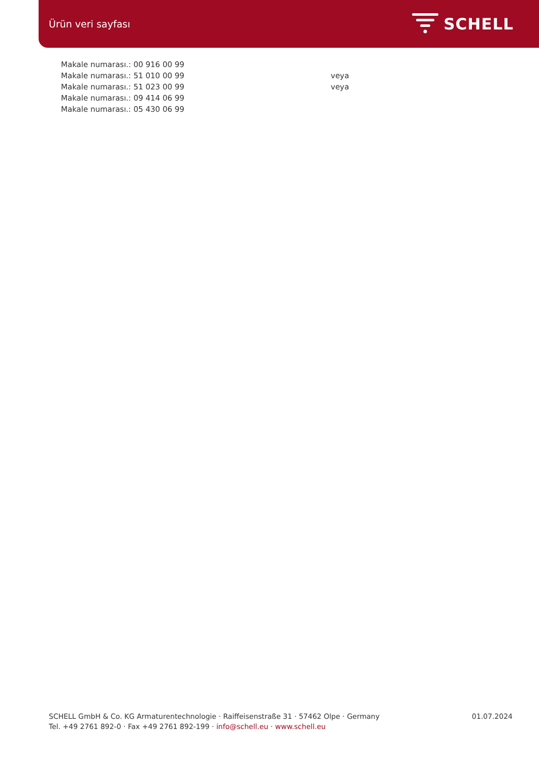Ürün veri sayfası
SCHELL
Makale numarası.: 00 916 00 99
Makale numarası.: 51 010 00 99 veya
Makale numarası.: 51 023 00 99 veya
Makale numarası.: 09 414 06 99
Makale numarası.: 05 430 06 99
SCHELL GmbH & Co. KG Armaturentechnologie · Raiffeisenstraße 31 · 57462 Olpe · Germany
Tel. +49 2761 892-0 · Fax +49 2761 892-199 · info@schell.eu · www.schell.eu
01.07.2024